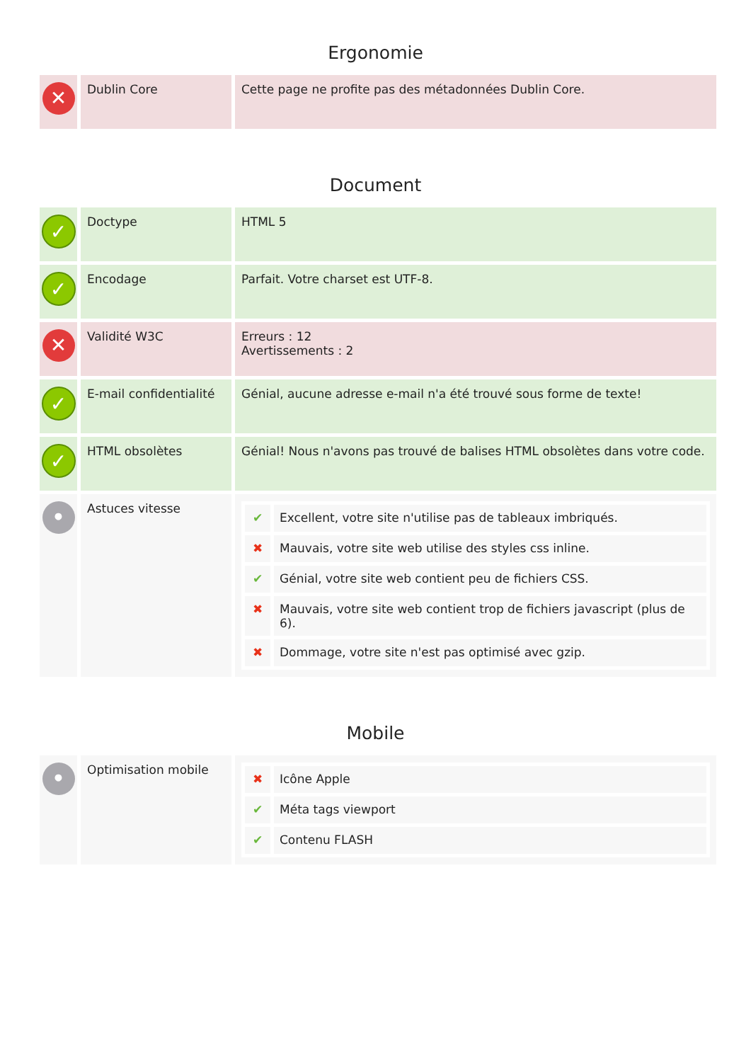Ergonomie
| ✕ | Dublin Core | Cette page ne profite pas des métadonnées Dublin Core. |
Document
| ✓ | Doctype | HTML 5 |
| ✓ | Encodage | Parfait. Votre charset est UTF-8. |
| ✕ | Validité W3C | Erreurs : 12 Avertissements : 2 |
| ✓ | E-mail confidentialité | Génial, aucune adresse e-mail n'a été trouvé sous forme de texte! |
| ✓ | HTML obsolètes | Génial! Nous n'avons pas trouvé de balises HTML obsolètes dans votre code. |
| • | Astuces vitesse | / ✔ / Excellent, votre site n'utilise pas de tableaux imbriqués. / / ✖ / Mauvais, votre site web utilise des styles css inline. / / ✔ / Génial, votre site web contient peu de fichiers CSS. / / ✖ / Mauvais, votre site web contient trop de fichiers javascript (plus de 6). / / ✖ / Dommage, votre site n'est pas optimisé avec gzip. / |
Mobile
| • | Optimisation mobile | / ✖ / Icône Apple / / ✔ / Méta tags viewport / / ✔ / Contenu FLASH / |